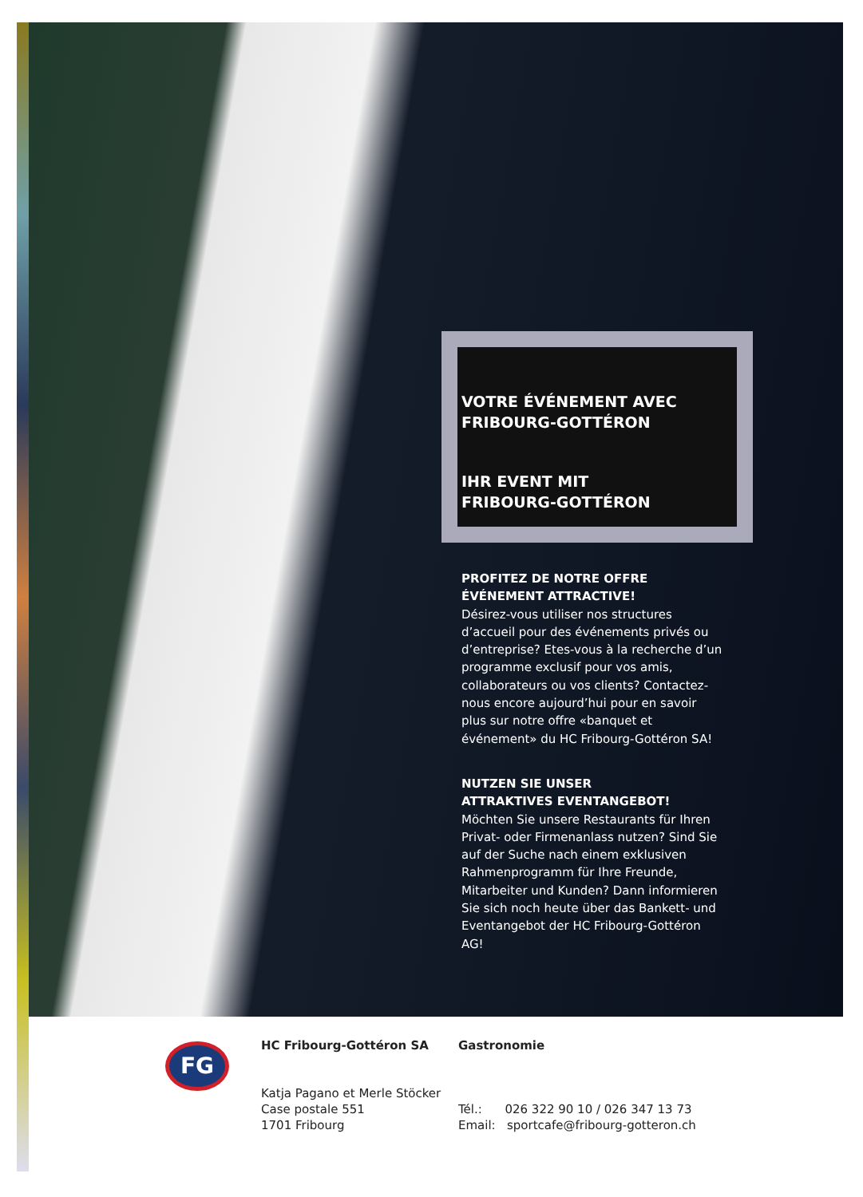VOTRE ÉVÉNEMENT AVEC
FRIBOURG-GOTTÉRON
IHR EVENT MIT
FRIBOURG-GOTTÉRON
PROFITEZ DE NOTRE OFFRE
ÉVÉNEMENT ATTRACTIVE!
Désirez-vous utiliser nos structures d’accueil pour des événements privés ou d’entreprise? Etes-vous à la recherche d’un programme exclusif pour vos amis, collaborateurs ou vos clients? Contactez-nous encore aujourd’hui pour en savoir plus sur notre offre «banquet et événement» du HC Fribourg-Gottéron SA!
NUTZEN SIE UNSER
ATTRAKTIVES EVENTANGEBOT!
Möchten Sie unsere Restaurants für Ihren Privat- oder Firmenanlass nutzen? Sind Sie auf der Suche nach einem exklusiven Rahmenprogramm für Ihre Freunde, Mitarbeiter und Kunden? Dann informieren Sie sich noch heute über das Bankett- und Eventangebot der HC Fribourg-Gottéron AG!
FG
HC Fribourg-Gottéron SA
Katja Pagano et Merle Stöcker
Case postale 551
1701 Fribourg
Gastronomie
Tél.: 026 322 90 10 / 026 347 13 73
Email: sportcafe@fribourg-gotteron.ch